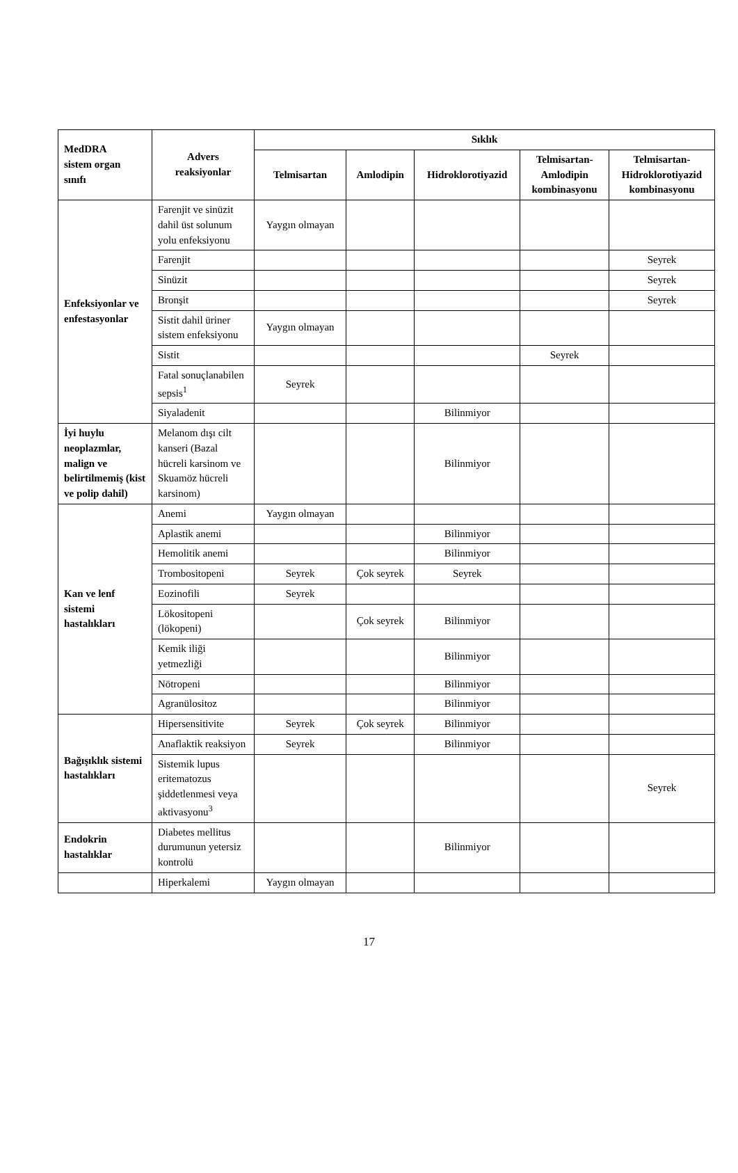| MedDRA sistem organ sınıfı | Advers reaksiyonlar | Sıklık | | | | |
| --- | --- | --- | --- | --- | --- | --- |
| | | Telmisartan | Amlodipin | Hidroklorotiyazid | Telmisartan- Amlodipin kombinasyonu | Telmisartan- Hidroklorotiyazid kombinasyonu |
| Enfeksiyonlar ve enfestasyonlar | Farenjit ve sinüzit dahil üst solunum yolu enfeksiyonu | Yaygın olmayan | | | | |
| | Farenjit | | | | | Seyrek |
| | Sinüzit | | | | | Seyrek |
| | Bronşit | | | | | Seyrek |
| | Sistit dahil üriner sistem enfeksiyonu | Yaygın olmayan | | | | |
| | Sistit | | | | Seyrek | |
| | Fatal sonuçlanabilen sepsis<sup>1</sup> | Seyrek | | | | |
| | Siyaladenit | | | Bilinmiyor | | |
| İyi huylu neoplazmlar, malign ve belirtilmemiş (kist ve polip dahil) | Melanom dışı cilt kanseri (Bazal hücreli karsinom ve Skuamöz hücreli karsinom) | | | Bilinmiyor | | |
| Kan ve lenf sistemi hastalıkları | Anemi | Yaygın olmayan | | | | |
| | Aplastik anemi | | | Bilinmiyor | | |
| | Hemolitik anemi | | | Bilinmiyor | | |
| | Trombositopeni | Seyrek | Çok seyrek | Seyrek | | |
| | Eozinofili | Seyrek | | | | |
| | Lökositopeni (lökopeni) | | Çok seyrek | Bilinmiyor | | |
| | Kemik iliği yetmezliği | | | Bilinmiyor | | |
| | Nötropeni | | | Bilinmiyor | | |
| | Agranülositoz | | | Bilinmiyor | | |
| Bağışıklık sistemi hastalıkları | Hipersensitivite | Seyrek | Çok seyrek | Bilinmiyor | | |
| | Anaflaktik reaksiyon | Seyrek | | Bilinmiyor | | |
| | Sistemik lupus eritematozus şiddetlenmesi veya aktivasyonu<sup>3</sup> | | | | | Seyrek |
| Endokrin hastalıklar | Diabetes mellitus durumunun yetersiz kontrolü | | | Bilinmiyor | | |
| | Hiperkalemi | Yaygın olmayan | | | | |
17